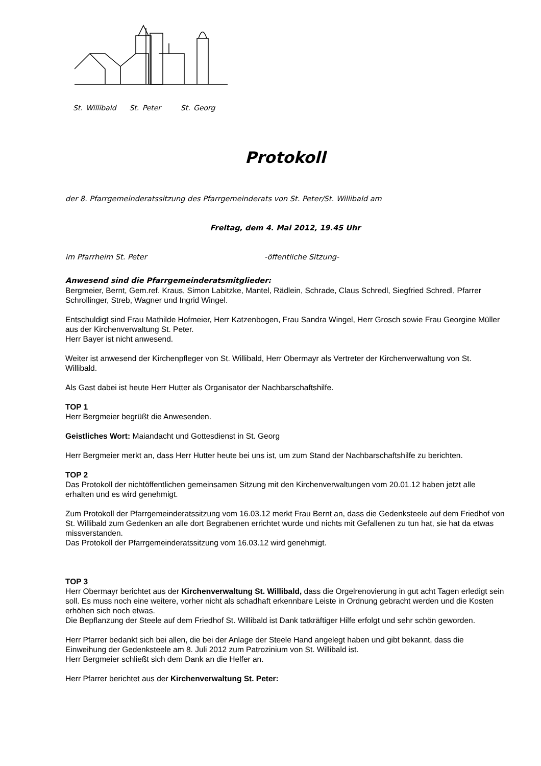St. Willibald St. Peter St. Georg
Protokoll
der 8. Pfarrgemeinderatssitzung des Pfarrgemeinderats von St. Peter/St. Willibald am
Freitag, dem 4. Mai 2012, 19.45 Uhr
im Pfarrheim St. Peter -öffentliche Sitzung-
Anwesend sind die Pfarrgemeinderatsmitglieder:
Bergmeier, Bernt, Gem.ref. Kraus, Simon Labitzke, Mantel, Rädlein, Schrade, Claus Schredl, Siegfried Schredl, Pfarrer Schrollinger, Streb, Wagner und Ingrid Wingel.
Entschuldigt sind Frau Mathilde Hofmeier, Herr Katzenbogen, Frau Sandra Wingel, Herr Grosch sowie Frau Georgine Müller aus der Kirchenverwaltung St. Peter.
Herr Bayer ist nicht anwesend.
Weiter ist anwesend der Kirchenpfleger von St. Willibald, Herr Obermayr als Vertreter der Kirchenverwaltung von St. Willibald.
Als Gast dabei ist heute Herr Hutter als Organisator der Nachbarschaftshilfe.
TOP 1
Herr Bergmeier begrüßt die Anwesenden.
Geistliches Wort: Maiandacht und Gottesdienst in St. Georg
Herr Bergmeier merkt an, dass Herr Hutter heute bei uns ist, um zum Stand der Nachbarschaftshilfe zu berichten.
TOP 2
Das Protokoll der nichtöffentlichen gemeinsamen Sitzung mit den Kirchenverwaltungen vom 20.01.12 haben jetzt alle erhalten und es wird genehmigt.
Zum Protokoll der Pfarrgemeinderatssitzung vom 16.03.12 merkt Frau Bernt an, dass die Gedenksteele auf dem Friedhof von St. Willibald zum Gedenken an alle dort Begrabenen errichtet wurde und nichts mit Gefallenen zu tun hat, sie hat da etwas missverstanden.
Das Protokoll der Pfarrgemeinderatssitzung vom 16.03.12 wird genehmigt.
TOP 3
Herr Obermayr berichtet aus der Kirchenverwaltung St. Willibald, dass die Orgelrenovierung in gut acht Tagen erledigt sein soll. Es muss noch eine weitere, vorher nicht als schadhaft erkennbare Leiste in Ordnung gebracht werden und die Kosten erhöhen sich noch etwas.
Die Bepflanzung der Steele auf dem Friedhof St. Willibald ist Dank tatkräftiger Hilfe erfolgt und sehr schön geworden.
Herr Pfarrer bedankt sich bei allen, die bei der Anlage der Steele Hand angelegt haben und gibt bekannt, dass die Einweihung der Gedenksteele am 8. Juli 2012 zum Patrozinium von St. Willibald ist.
Herr Bergmeier schließt sich dem Dank an die Helfer an.
Herr Pfarrer berichtet aus der Kirchenverwaltung St. Peter: